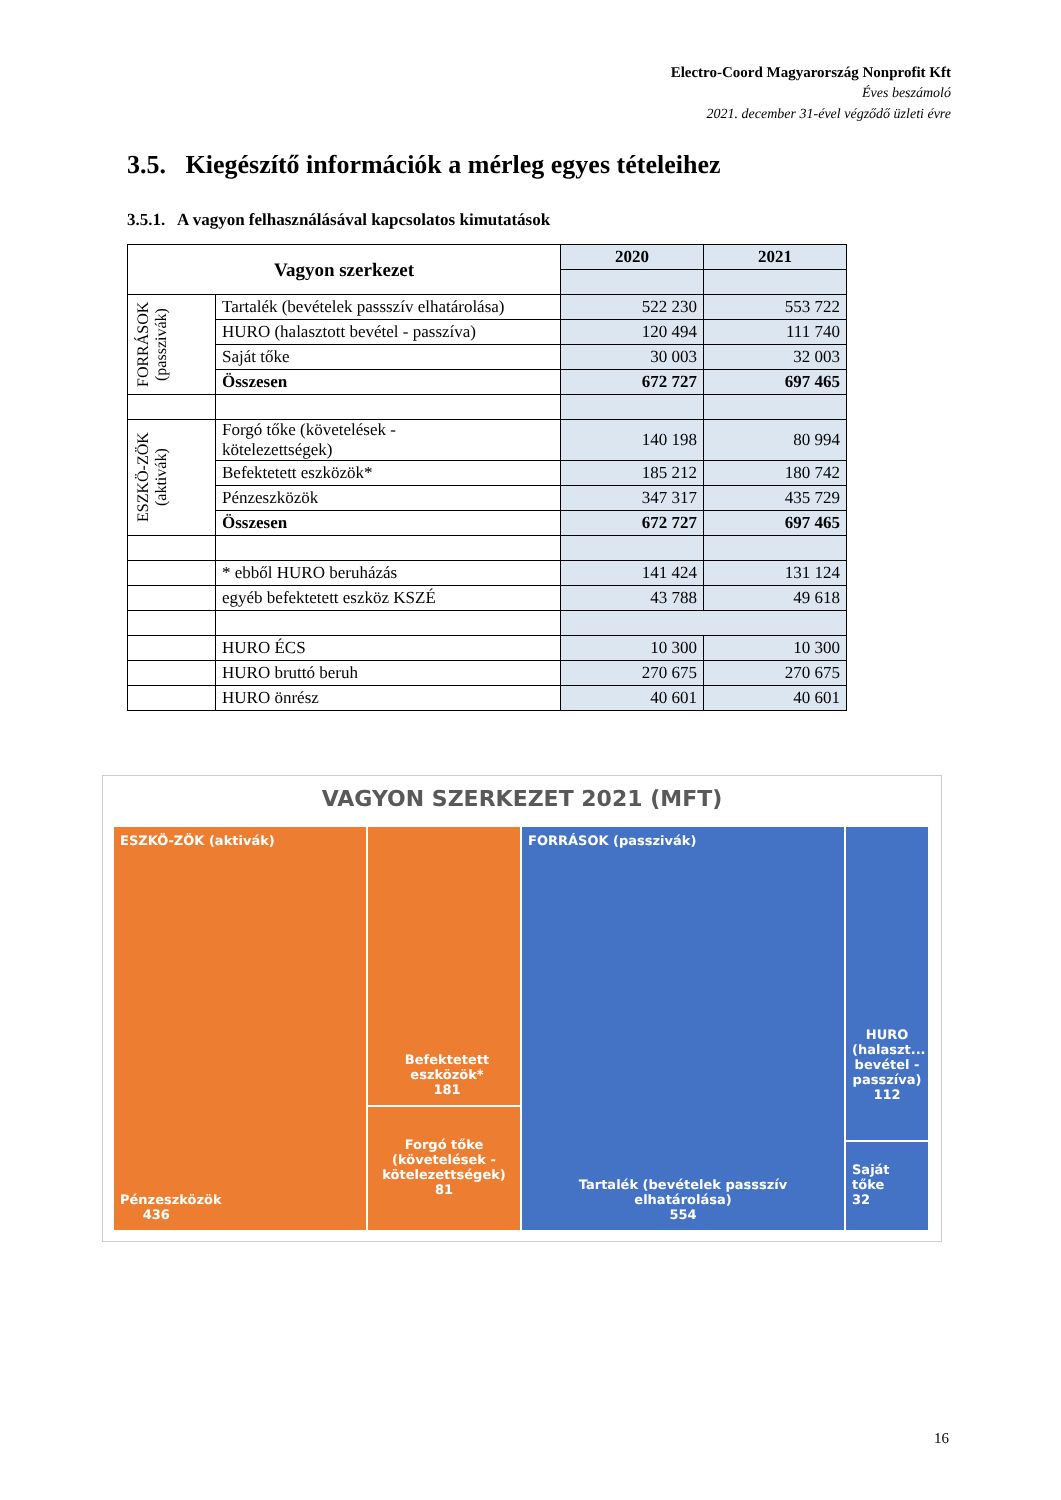Electro-Coord Magyarország Nonprofit Kft
Éves beszámoló
2021. december 31-ével végződő üzleti évre
3.5. Kiegészítő információk a mérleg egyes tételeihez
3.5.1. A vagyon felhasználásával kapcsolatos kimutatások
| Vagyon szerkezet | | 2020 | 2021 |
| --- | --- | --- | --- |
| FORRÁSOK (passzivák) | Tartalék (bevételek passszív elhatárolása) | 522 230 | 553 722 |
| | HURO (halasztott bevétel - passzíva) | 120 494 | 111 740 |
| | Saját tőke | 30 003 | 32 003 |
| | Összesen | 672 727 | 697 465 |
| ESZKÖ-ZÖK (aktivák) | Forgó tőke (követelések - kötelezettségek) | 140 198 | 80 994 |
| | Befektetett eszközök* | 185 212 | 180 742 |
| | Pénzeszközök | 347 317 | 435 729 |
| | Összesen | 672 727 | 697 465 |
| | * ebből HURO beruházás | 141 424 | 131 124 |
| | egyéb befektetett eszköz KSZÉ | 43 788 | 49 618 |
| | HURO ÉCS | 10 300 | 10 300 |
| | HURO bruttó beruh | 270 675 | 270 675 |
| | HURO önrész | 40 601 | 40 601 |
VAGYON SZERKEZET 2021 (MFT)
ESZKÖ-ZÖK (aktivák)
Pénzeszközök
436
Befektetett eszközök*
181
Forgó tőke (követelések - kötelezettségek)
81
FORRÁSOK (passzivák)
Tartalék (bevételek passszív elhatárolása)
554
HURO (halaszt... bevétel - passzíva)
112
Saját tőke
32
16